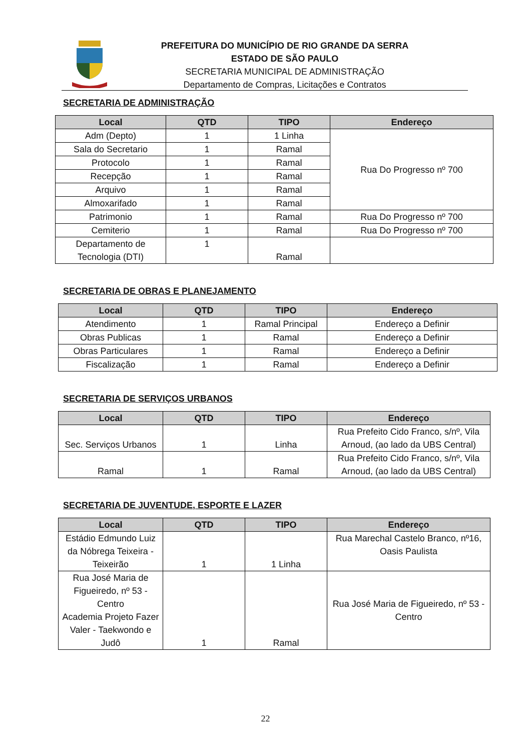PREFEITURA DO MUNICÍPIO DE RIO GRANDE DA SERRA
ESTADO DE SÃO PAULO
SECRETARIA MUNICIPAL DE ADMINISTRAÇÃO
Departamento de Compras, Licitações e Contratos
SECRETARIA DE ADMINISTRAÇÃO
| Local | QTD | TIPO | Endereço |
| --- | --- | --- | --- |
| Adm (Depto) | 1 | 1 Linha | Rua Do Progresso nº 700 |
| Sala do Secretario | 1 | Ramal | |
| Protocolo | 1 | Ramal | |
| Recepção | 1 | Ramal | |
| Arquivo | 1 | Ramal | |
| Almoxarifado | 1 | Ramal | |
| Patrimonio | 1 | Ramal | Rua Do Progresso nº 700 |
| Cemiterio | 1 | Ramal | Rua Do Progresso nº 700 |
| Departamento de Tecnologia (DTI) | 1 | Ramal | |
SECRETARIA DE OBRAS E PLANEJAMENTO
| Local | QTD | TIPO | Endereço |
| --- | --- | --- | --- |
| Atendimento | 1 | Ramal Principal | Endereço a Definir |
| Obras Publicas | 1 | Ramal | Endereço a Definir |
| Obras Particulares | 1 | Ramal | Endereço a Definir |
| Fiscalização | 1 | Ramal | Endereço a Definir |
SECRETARIA DE SERVIÇOS URBANOS
| Local | QTD | TIPO | Endereço |
| --- | --- | --- | --- |
| Sec. Serviços Urbanos | 1 | Linha | Rua Prefeito Cido Franco, s/nº, Vila Arnoud, (ao lado da UBS Central) |
| Ramal | 1 | Ramal | Rua Prefeito Cido Franco, s/nº, Vila Arnoud, (ao lado da UBS Central) |
SECRETARIA DE JUVENTUDE, ESPORTE E LAZER
| Local | QTD | TIPO | Endereço |
| --- | --- | --- | --- |
| Estádio Edmundo Luiz da Nóbrega Teixeira - Teixeirão | 1 | 1 Linha | Rua Marechal Castelo Branco, nº16, Oasis Paulista |
| Rua José Maria de Figueiredo, nº 53 - Centro Academia Projeto Fazer Valer - Taekwondo e Judô | 1 | Ramal | Rua José Maria de Figueiredo, nº 53 - Centro |
22